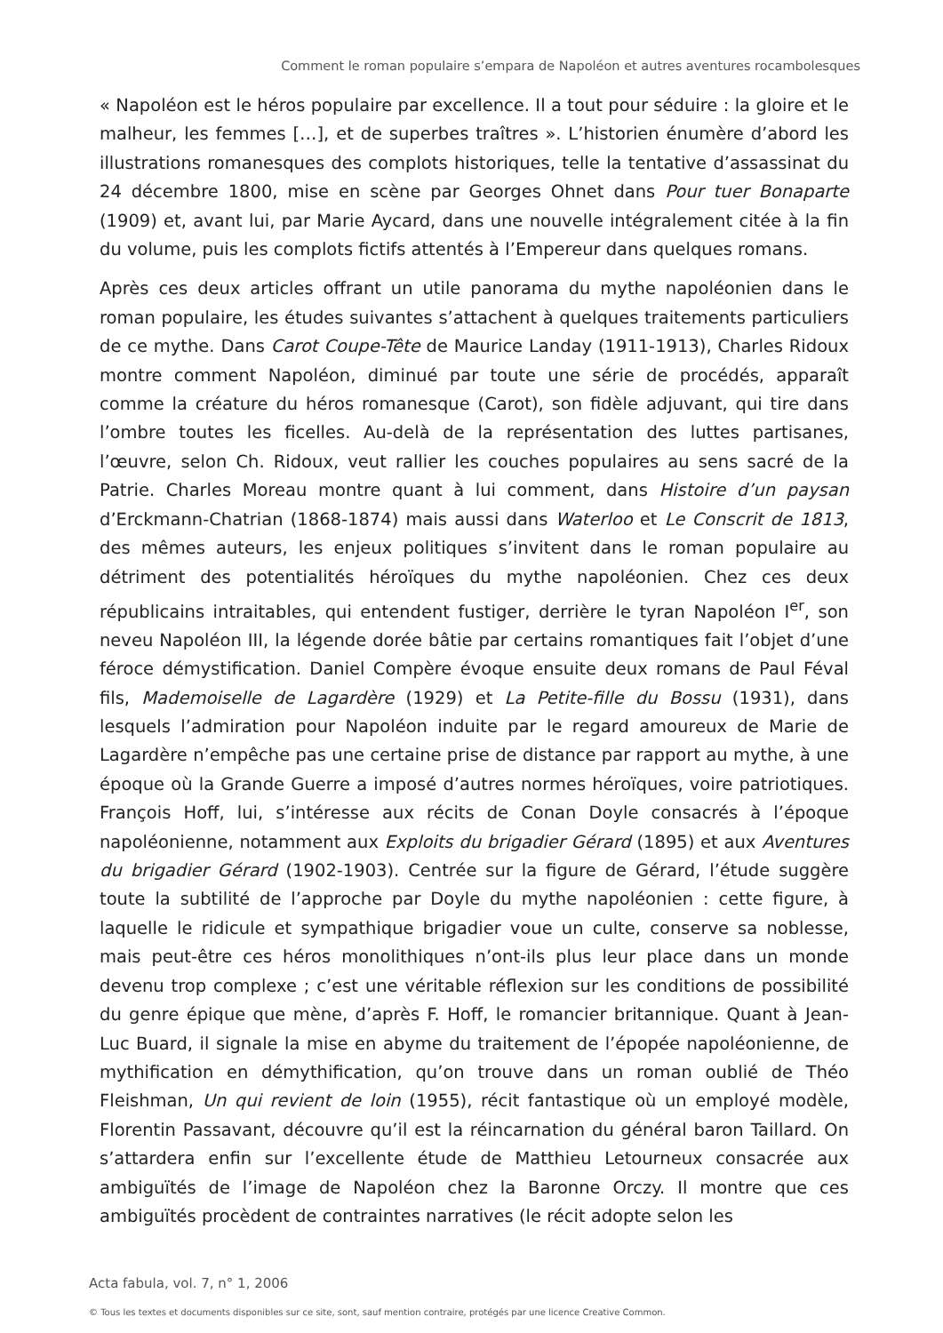Comment le roman populaire s’empara de Napoléon et autres aventures rocambolesques
« Napoléon est le héros populaire par excellence. Il a tout pour séduire : la gloire et le malheur, les femmes […], et de superbes traîtres ». L’historien énumère d’abord les illustrations romanesques des complots historiques, telle la tentative d’assassinat du 24 décembre 1800, mise en scène par Georges Ohnet dans Pour tuer Bonaparte (1909) et, avant lui, par Marie Aycard, dans une nouvelle intégralement citée à la fin du volume, puis les complots fictifs attentés à l’Empereur dans quelques romans.
Après ces deux articles offrant un utile panorama du mythe napoléonien dans le roman populaire, les études suivantes s’attachent à quelques traitements particuliers de ce mythe. Dans Carot Coupe-Tête de Maurice Landay (1911-1913), Charles Ridoux montre comment Napoléon, diminué par toute une série de procédés, apparaît comme la créature du héros romanesque (Carot), son fidèle adjuvant, qui tire dans l’ombre toutes les ficelles. Au-delà de la représentation des luttes partisanes, l’œuvre, selon Ch. Ridoux, veut rallier les couches populaires au sens sacré de la Patrie. Charles Moreau montre quant à lui comment, dans Histoire d’un paysan d’Erckmann-Chatrian (1868-1874) mais aussi dans Waterloo et Le Conscrit de 1813, des mêmes auteurs, les enjeux politiques s’invitent dans le roman populaire au détriment des potentialités héroïques du mythe napoléonien. Chez ces deux républicains intraitables, qui entendent fustiger, derrière le tyran Napoléon I<sup>er</sup>, son neveu Napoléon III, la légende dorée bâtie par certains romantiques fait l’objet d’une féroce démystification. Daniel Compère évoque ensuite deux romans de Paul Féval fils, Mademoiselle de Lagardère (1929) et La Petite-fille du Bossu (1931), dans lesquels l’admiration pour Napoléon induite par le regard amoureux de Marie de Lagardère n’empêche pas une certaine prise de distance par rapport au mythe, à une époque où la Grande Guerre a imposé d’autres normes héroïques, voire patriotiques. François Hoff, lui, s’intéresse aux récits de Conan Doyle consacrés à l’époque napoléonienne, notamment aux Exploits du brigadier Gérard (1895) et aux Aventures du brigadier Gérard (1902-1903). Centrée sur la figure de Gérard, l’étude suggère toute la subtilité de l’approche par Doyle du mythe napoléonien : cette figure, à laquelle le ridicule et sympathique brigadier voue un culte, conserve sa noblesse, mais peut-être ces héros monolithiques n’ont-ils plus leur place dans un monde devenu trop complexe ; c’est une véritable réflexion sur les conditions de possibilité du genre épique que mène, d’après F. Hoff, le romancier britannique. Quant à Jean-Luc Buard, il signale la mise en abyme du traitement de l’épopée napoléonienne, de mythification en démythification, qu’on trouve dans un roman oublié de Théo Fleishman, Un qui revient de loin (1955), récit fantastique où un employé modèle, Florentin Passavant, découvre qu’il est la réincarnation du général baron Taillard. On s’attardera enfin sur l’excellente étude de Matthieu Letourneux consacrée aux ambiguïtés de l’image de Napoléon chez la Baronne Orczy. Il montre que ces ambiguïtés procèdent de contraintes narratives (le récit adopte selon les
Acta fabula, vol. 7, n° 1, 2006
© Tous les textes et documents disponibles sur ce site, sont, sauf mention contraire, protégés par une licence Creative Common.